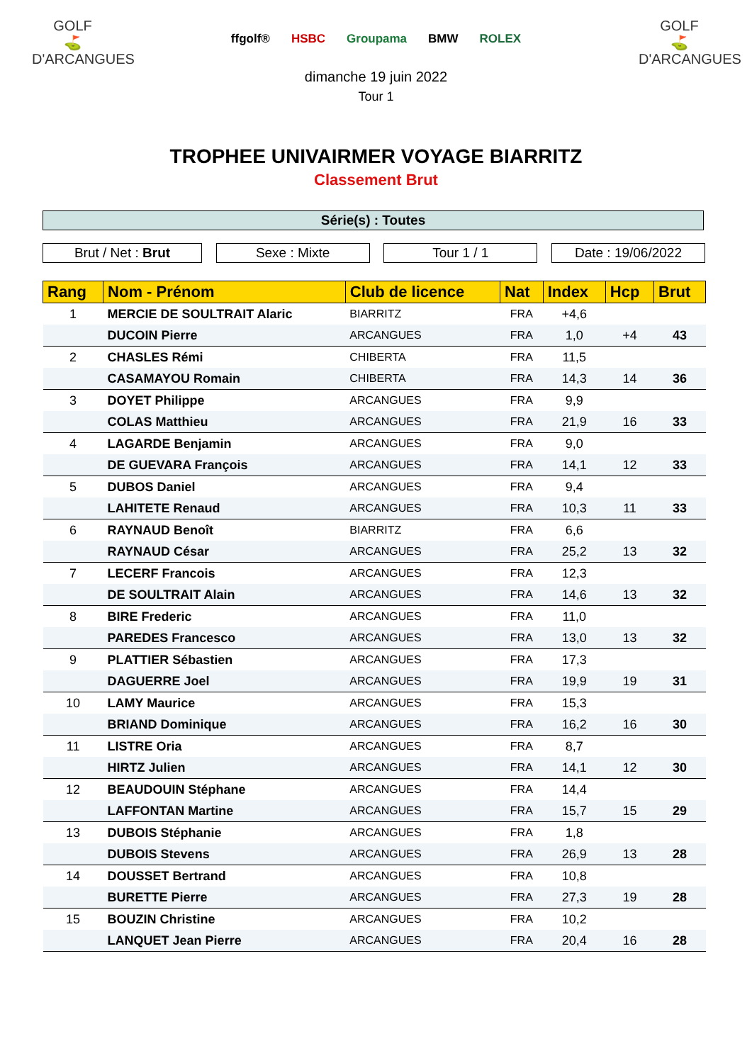GOLF
⛳
D'ARCANGUES
ffgolf® HSBC Groupama BMW ROLEX
dimanche 19 juin 2022
Tour 1
GOLF
⛳
D'ARCANGUES
TROPHEE UNIVAIRMER VOYAGE BIARRITZ
Classement Brut
Série(s) : Toutes
Brut / Net : Brut Sexe : Mixte Tour 1 / 1 Date : 19/06/2022
| Rang | Nom - Prénom | Club de licence | Nat | Index | Hcp | Brut |
| --- | --- | --- | --- | --- | --- | --- |
| 1 | MERCIE DE SOULTRAIT Alaric | BIARRITZ | FRA | +4,6 | | |
| | DUCOIN Pierre | ARCANGUES | FRA | 1,0 | +4 | 43 |
| 2 | CHASLES Rémi | CHIBERTA | FRA | 11,5 | | |
| | CASAMAYOU Romain | CHIBERTA | FRA | 14,3 | 14 | 36 |
| 3 | DOYET Philippe | ARCANGUES | FRA | 9,9 | | |
| | COLAS Matthieu | ARCANGUES | FRA | 21,9 | 16 | 33 |
| 4 | LAGARDE Benjamin | ARCANGUES | FRA | 9,0 | | |
| | DE GUEVARA François | ARCANGUES | FRA | 14,1 | 12 | 33 |
| 5 | DUBOS Daniel | ARCANGUES | FRA | 9,4 | | |
| | LAHITETE Renaud | ARCANGUES | FRA | 10,3 | 11 | 33 |
| 6 | RAYNAUD Benoît | BIARRITZ | FRA | 6,6 | | |
| | RAYNAUD César | ARCANGUES | FRA | 25,2 | 13 | 32 |
| 7 | LECERF Francois | ARCANGUES | FRA | 12,3 | | |
| | DE SOULTRAIT Alain | ARCANGUES | FRA | 14,6 | 13 | 32 |
| 8 | BIRE Frederic | ARCANGUES | FRA | 11,0 | | |
| | PAREDES Francesco | ARCANGUES | FRA | 13,0 | 13 | 32 |
| 9 | PLATTIER Sébastien | ARCANGUES | FRA | 17,3 | | |
| | DAGUERRE Joel | ARCANGUES | FRA | 19,9 | 19 | 31 |
| 10 | LAMY Maurice | ARCANGUES | FRA | 15,3 | | |
| | BRIAND Dominique | ARCANGUES | FRA | 16,2 | 16 | 30 |
| 11 | LISTRE Oria | ARCANGUES | FRA | 8,7 | | |
| | HIRTZ Julien | ARCANGUES | FRA | 14,1 | 12 | 30 |
| 12 | BEAUDOUIN Stéphane | ARCANGUES | FRA | 14,4 | | |
| | LAFFONTAN Martine | ARCANGUES | FRA | 15,7 | 15 | 29 |
| 13 | DUBOIS Stéphanie | ARCANGUES | FRA | 1,8 | | |
| | DUBOIS Stevens | ARCANGUES | FRA | 26,9 | 13 | 28 |
| 14 | DOUSSET Bertrand | ARCANGUES | FRA | 10,8 | | |
| | BURETTE Pierre | ARCANGUES | FRA | 27,3 | 19 | 28 |
| 15 | BOUZIN Christine | ARCANGUES | FRA | 10,2 | | |
| | LANQUET Jean Pierre | ARCANGUES | FRA | 20,4 | 16 | 28 |